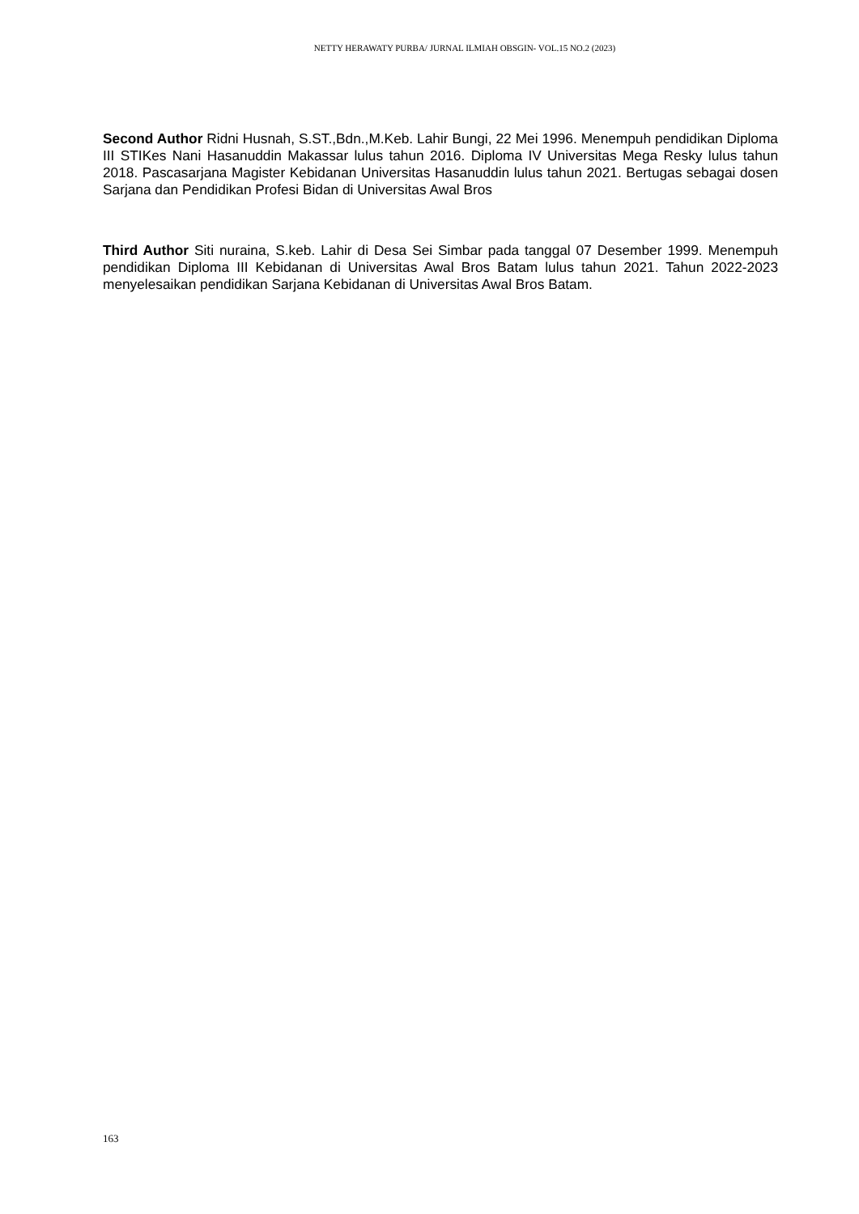NETTY HERAWATY PURBA/ JURNAL ILMIAH OBSGIN- VOL.15 NO.2 (2023)
Second Author Ridni Husnah, S.ST.,Bdn.,M.Keb. Lahir Bungi, 22 Mei 1996. Menempuh pendidikan Diploma III STIKes Nani Hasanuddin Makassar lulus tahun 2016. Diploma IV Universitas Mega Resky lulus tahun 2018. Pascasarjana Magister Kebidanan Universitas Hasanuddin lulus tahun 2021. Bertugas sebagai dosen Sarjana dan Pendidikan Profesi Bidan di Universitas Awal Bros
Third Author Siti nuraina, S.keb. Lahir di Desa Sei Simbar pada tanggal 07 Desember 1999. Menempuh pendidikan Diploma III Kebidanan di Universitas Awal Bros Batam lulus tahun 2021. Tahun 2022-2023 menyelesaikan pendidikan Sarjana Kebidanan di Universitas Awal Bros Batam.
163